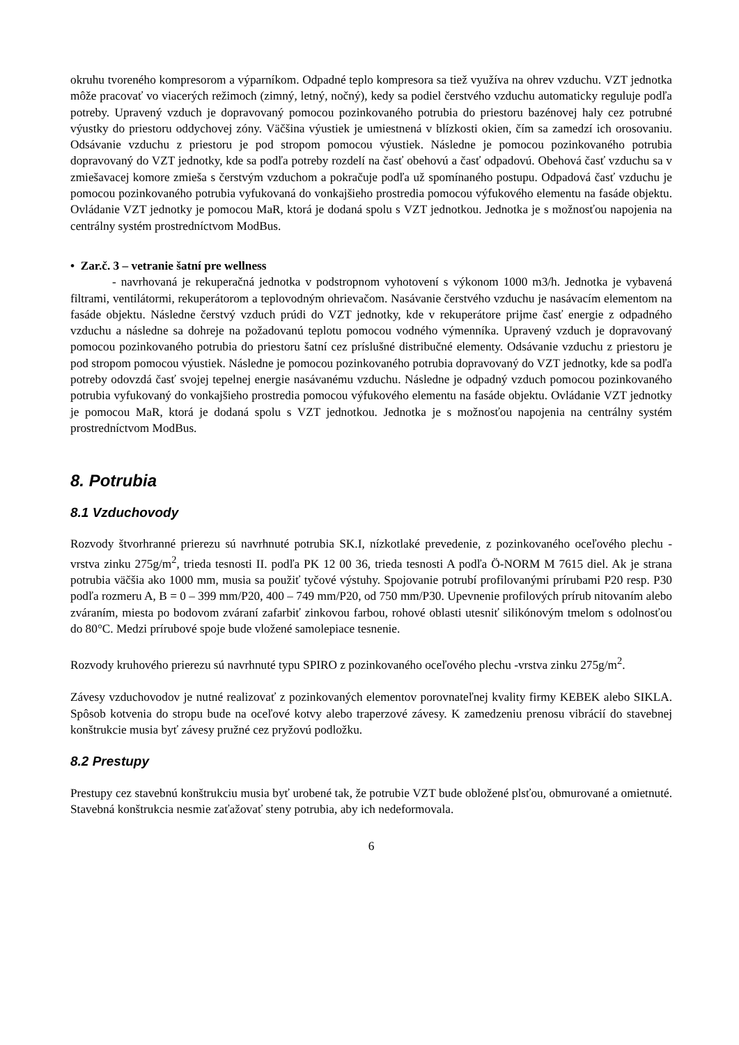okruhu tvoreného kompresorom a výparníkom. Odpadné teplo kompresora sa tiež využíva na ohrev vzduchu. VZT jednotka môže pracovať vo viacerých režimoch (zimný, letný, nočný), kedy sa podiel čerstvého vzduchu automaticky reguluje podľa potreby. Upravený vzduch je dopravovaný pomocou pozinkovaného potrubia do priestoru bazénovej haly cez potrubné výustky do priestoru oddychovej zóny. Väčšina výustiek je umiestnená v blízkosti okien, čím sa zamedzí ich orosovaniu. Odsávanie vzduchu z priestoru je pod stropom pomocou výustiek. Následne je pomocou pozinkovaného potrubia dopravovaný do VZT jednotky, kde sa podľa potreby rozdelí na časť obehovú a časť odpadovú. Obehová časť vzduchu sa v zmiešavacej komore zmieša s čerstvým vzduchom a pokračuje podľa už spomínaného postupu. Odpadová časť vzduchu je pomocou pozinkovaného potrubia vyfukovaná do vonkajšieho prostredia pomocou výfukového elementu na fasáde objektu. Ovládanie VZT jednotky je pomocou MaR, ktorá je dodaná spolu s VZT jednotkou. Jednotka je s možnosťou napojenia na centrálny systém prostredníctvom ModBus.
• Zar.č. 3 – vetranie šatní pre wellness
- navrhovaná je rekuperačná jednotka v podstropnom vyhotovení s výkonom 1000 m3/h. Jednotka je vybavená filtrami, ventilátormi, rekuperátorom a teplovodným ohrievačom. Nasávanie čerstvého vzduchu je nasávacím elementom na fasáde objektu. Následne čerstvý vzduch prúdi do VZT jednotky, kde v rekuperátore prijme časť energie z odpadného vzduchu a následne sa dohreje na požadovanú teplotu pomocou vodného výmenníka. Upravený vzduch je dopravovaný pomocou pozinkovaného potrubia do priestoru šatní cez príslušné distribučné elementy. Odsávanie vzduchu z priestoru je pod stropom pomocou výustiek. Následne je pomocou pozinkovaného potrubia dopravovaný do VZT jednotky, kde sa podľa potreby odovzdá časť svojej tepelnej energie nasávanému vzduchu. Následne je odpadný vzduch pomocou pozinkovaného potrubia vyfukovaný do vonkajšieho prostredia pomocou výfukového elementu na fasáde objektu. Ovládanie VZT jednotky je pomocou MaR, ktorá je dodaná spolu s VZT jednotkou. Jednotka je s možnosťou napojenia na centrálny systém prostredníctvom ModBus.
8. Potrubia
8.1 Vzduchovody
Rozvody štvorhranné prierezu sú navrhnuté potrubia SK.I, nízkotlaké prevedenie, z pozinkovaného oceľového plechu - vrstva zinku 275g/m<sup>2</sup>, trieda tesnosti II. podľa PK 12 00 36, trieda tesnosti A podľa Ö-NORM M 7615 diel. Ak je strana potrubia väčšia ako 1000 mm, musia sa použiť tyčové výstuhy. Spojovanie potrubí profilovanými prírubami P20 resp. P30 podľa rozmeru A, B = 0 – 399 mm/P20, 400 – 749 mm/P20, od 750 mm/P30. Upevnenie profilových prírub nitovaním alebo zváraním, miesta po bodovom zváraní zafarbiť zinkovou farbou, rohové oblasti utesniť silikónovým tmelom s odolnosťou do 80°C. Medzi prírubové spoje bude vložené samolepiace tesnenie.
Rozvody kruhového prierezu sú navrhnuté typu SPIRO z pozinkovaného oceľového plechu -vrstva zinku 275g/m<sup>2</sup>.
Závesy vzduchovodov je nutné realizovať z pozinkovaných elementov porovnateľnej kvality firmy KEBEK alebo SIKLA. Spôsob kotvenia do stropu bude na oceľové kotvy alebo traperzové závesy. K zamedzeniu prenosu vibrácií do stavebnej konštrukcie musia byť závesy pružné cez pryžovú podložku.
8.2 Prestupy
Prestupy cez stavebnú konštrukciu musia byť urobené tak, že potrubie VZT bude obložené plsťou, obmurované a omietnuté. Stavebná konštrukcia nesmie zaťažovať steny potrubia, aby ich nedeformovala.
6